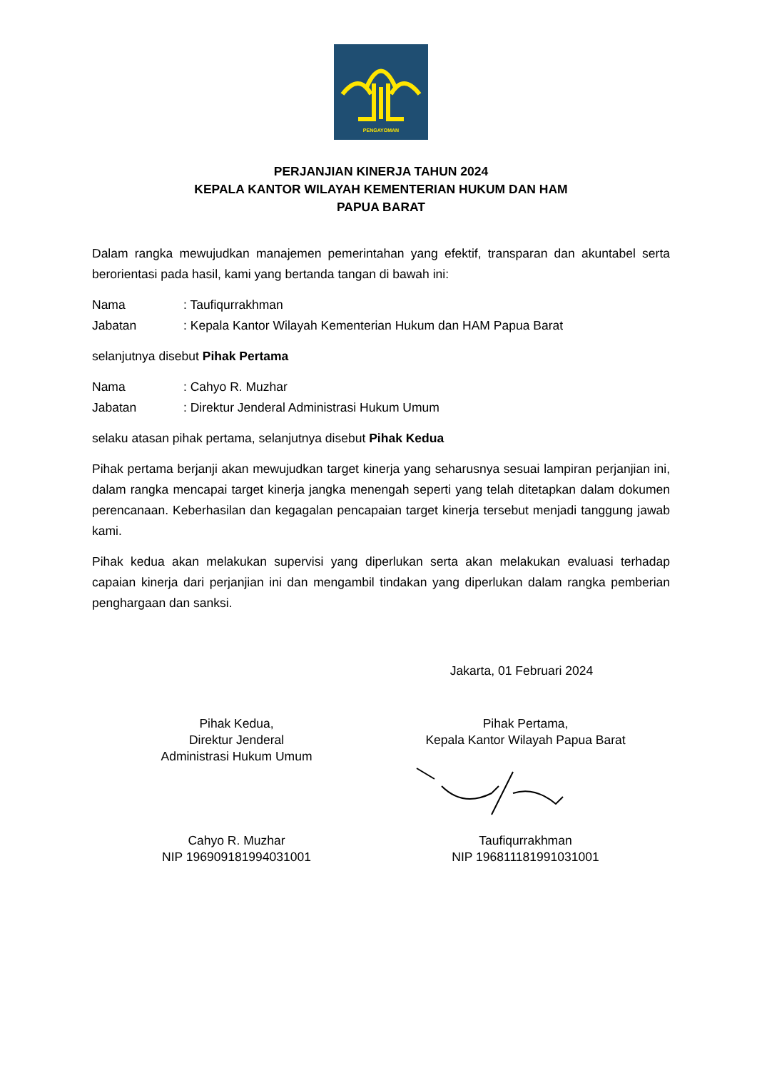PENGAYOMAN
PERJANJIAN KINERJA TAHUN 2024
KEPALA KANTOR WILAYAH KEMENTERIAN HUKUM DAN HAM
PAPUA BARAT
Dalam rangka mewujudkan manajemen pemerintahan yang efektif, transparan dan akuntabel serta berorientasi pada hasil, kami yang bertanda tangan di bawah ini:
Nama: Taufiqurrakhman
Jabatan: Kepala Kantor Wilayah Kementerian Hukum dan HAM Papua Barat
selanjutnya disebut Pihak Pertama
Nama: Cahyo R. Muzhar
Jabatan: Direktur Jenderal Administrasi Hukum Umum
selaku atasan pihak pertama, selanjutnya disebut Pihak Kedua
Pihak pertama berjanji akan mewujudkan target kinerja yang seharusnya sesuai lampiran perjanjian ini, dalam rangka mencapai target kinerja jangka menengah seperti yang telah ditetapkan dalam dokumen perencanaan. Keberhasilan dan kegagalan pencapaian target kinerja tersebut menjadi tanggung jawab kami.
Pihak kedua akan melakukan supervisi yang diperlukan serta akan melakukan evaluasi terhadap capaian kinerja dari perjanjian ini dan mengambil tindakan yang diperlukan dalam rangka pemberian penghargaan dan sanksi.
Jakarta, 01 Februari 2024
Pihak Kedua,
Direktur Jenderal
Administrasi Hukum Umum
Pihak Pertama,
Kepala Kantor Wilayah Papua Barat
Cahyo R. Muzhar
NIP 196909181994031001
Taufiqurrakhman
NIP 196811181991031001